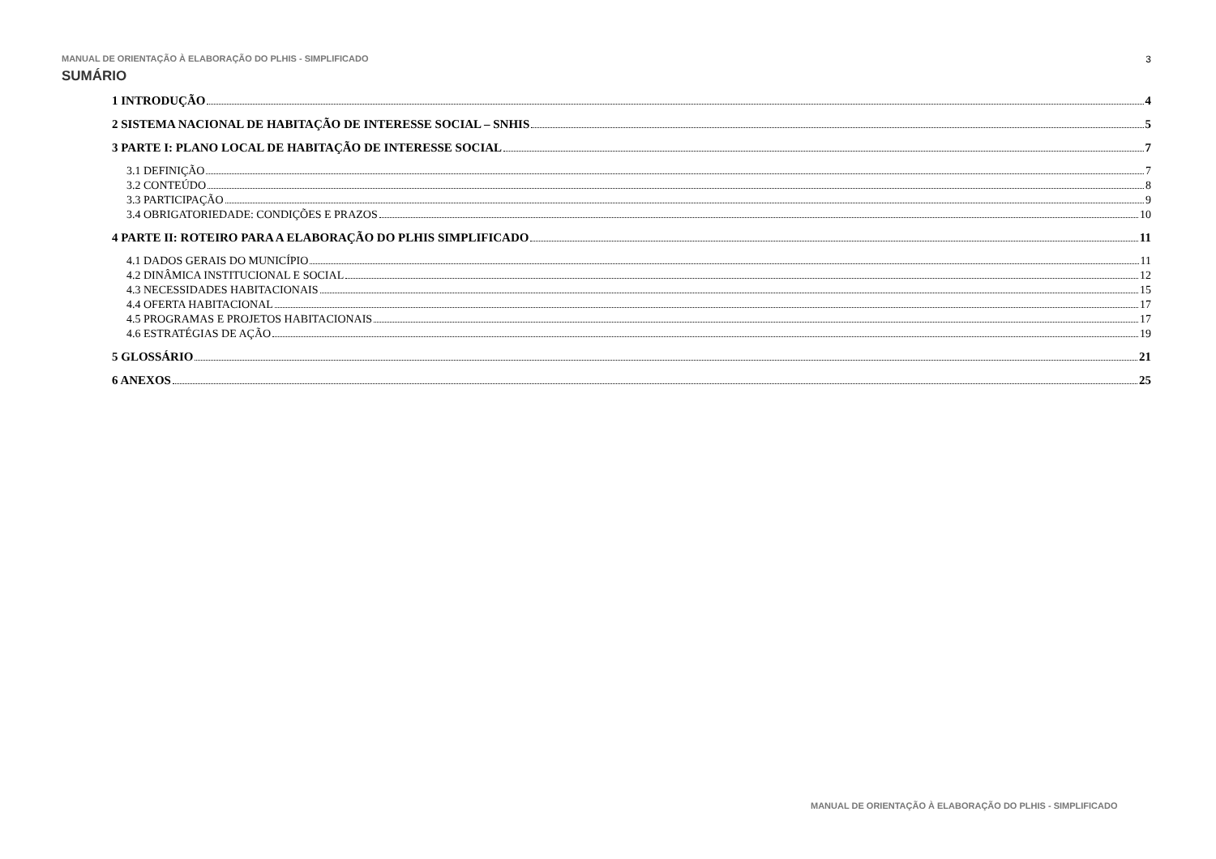MANUAL DE ORIENTAÇÃO À ELABORAÇÃO DO PLHIS - SIMPLIFICADO 3
SUMÁRIO
1 INTRODUÇÃO 4
2 SISTEMA NACIONAL DE HABITAÇÃO DE INTERESSE SOCIAL – SNHIS 5
3 PARTE I: PLANO LOCAL DE HABITAÇÃO DE INTERESSE SOCIAL 7
3.1 DEFINIÇÃO 7
3.2 CONTEÚDO 8
3.3 PARTICIPAÇÃO 9
3.4 OBRIGATORIEDADE: CONDIÇÕES E PRAZOS 10
4 PARTE II: ROTEIRO PARA A ELABORAÇÃO DO PLHIS SIMPLIFICADO 11
4.1 DADOS GERAIS DO MUNICÍPIO 11
4.2 DINÂMICA INSTITUCIONAL E SOCIAL 12
4.3 NECESSIDADES HABITACIONAIS 15
4.4 OFERTA HABITACIONAL 17
4.5 PROGRAMAS E PROJETOS HABITACIONAIS 17
4.6 ESTRATÉGIAS DE AÇÃO 19
5 GLOSSÁRIO 21
6 ANEXOS 25
MANUAL DE ORIENTAÇÃO À ELABORAÇÃO DO PLHIS - SIMPLIFICADO